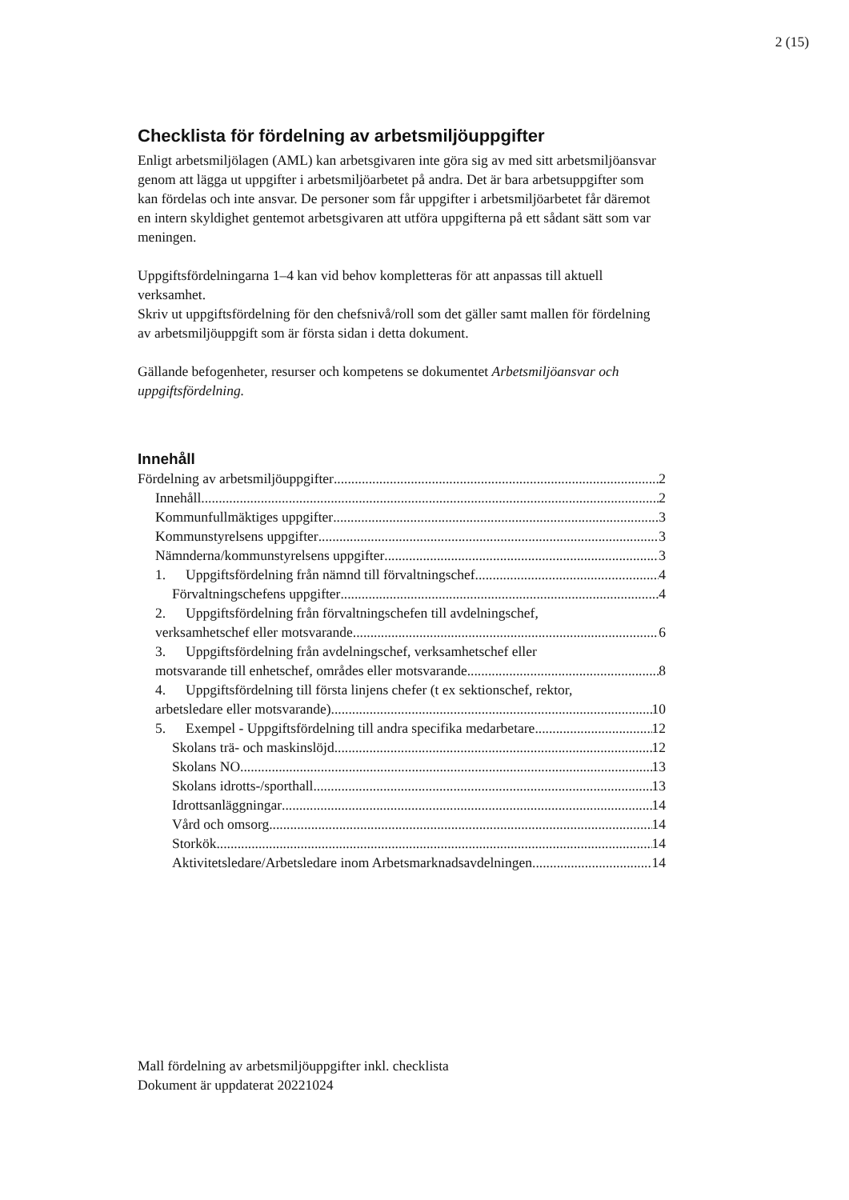2 (15)
Checklista för fördelning av arbetsmiljöuppgifter
Enligt arbetsmiljölagen (AML) kan arbetsgivaren inte göra sig av med sitt arbetsmiljöansvar genom att lägga ut uppgifter i arbetsmiljöarbetet på andra. Det är bara arbetsuppgifter som kan fördelas och inte ansvar. De personer som får uppgifter i arbetsmiljöarbetet får däremot en intern skyldighet gentemot arbetsgivaren att utföra uppgifterna på ett sådant sätt som var meningen.
Uppgiftsfördelningarna 1–4 kan vid behov kompletteras för att anpassas till aktuell verksamhet.
Skriv ut uppgiftsfördelning för den chefsnivå/roll som det gäller samt mallen för fördelning av arbetsmiljöuppgift som är första sidan i detta dokument.
Gällande befogenheter, resurser och kompetens se dokumentet Arbetsmiljöansvar och uppgiftsfördelning.
Innehåll
Fördelning av arbetsmiljöuppgifter 2
Innehåll 2
Kommunfullmäktiges uppgifter 3
Kommunstyrelsens uppgifter 3
Nämnderna/kommunstyrelsens uppgifter 3
1. Uppgiftsfördelning från nämnd till förvaltningschef 4
Förvaltningschefens uppgifter 4
2. Uppgiftsfördelning från förvaltningschefen till avdelningschef,
verksamhetschef eller motsvarande 6
3. Uppgiftsfördelning från avdelningschef, verksamhetschef eller
motsvarande till enhetschef, områdes eller motsvarande 8
4. Uppgiftsfördelning till första linjens chefer (t ex sektionschef, rektor,
arbetsledare eller motsvarande) 10
5. Exempel - Uppgiftsfördelning till andra specifika medarbetare 12
Skolans trä- och maskinslöjd 12
Skolans NO 13
Skolans idrotts-/sporthall 13
Idrottsanläggningar 14
Vård och omsorg 14
Storkök 14
Aktivitetsledare/Arbetsledare inom Arbetsmarknadsavdelningen 14
Mall fördelning av arbetsmiljöuppgifter inkl. checklista
Dokument är uppdaterat 20221024